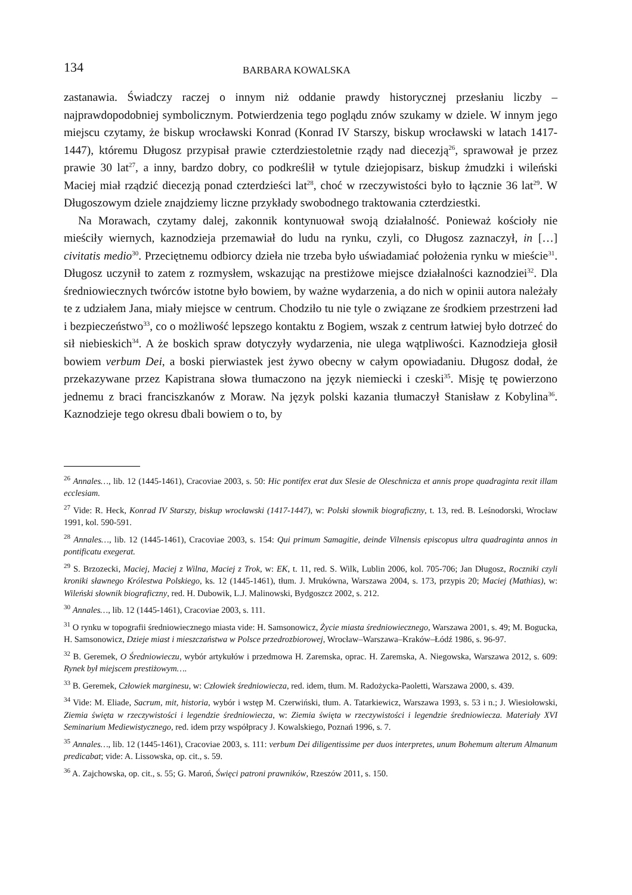134 BARBARA KOWALSKA
zastanawia. Świadczy raczej o innym niż oddanie prawdy historycznej przesłaniu liczby – najprawdopodobniej symbolicznym. Potwierdzenia tego poglądu znów szukamy w dziele. W innym jego miejscu czytamy, że biskup wrocławski Konrad (Konrad IV Starszy, biskup wrocławski w latach 1417-1447), któremu Długosz przypisał prawie czterdziestoletnie rządy nad diecezją<sup>26</sup>, sprawował je przez prawie 30 lat<sup>27</sup>, a inny, bardzo dobry, co podkreślił w tytule dziejopisarz, biskup żmudzki i wileński Maciej miał rządzić diecezją ponad czterdzieści lat<sup>28</sup>, choć w rzeczywistości było to łącznie 36 lat<sup>29</sup>. W Długoszowym dziele znajdziemy liczne przykłady swobodnego traktowania czterdziestki.
Na Morawach, czytamy dalej, zakonnik kontynuował swoją działalność. Ponieważ kościoły nie mieściły wiernych, kaznodzieja przemawiał do ludu na rynku, czyli, co Długosz zaznaczył, in […] civitatis medio<sup>30</sup>. Przeciętnemu odbiorcy dzieła nie trzeba było uświadamiać położenia rynku w mieście<sup>31</sup>. Długosz uczynił to zatem z rozmysłem, wskazując na prestiżowe miejsce działalności kaznodziei<sup>32</sup>. Dla średniowiecznych twórców istotne było bowiem, by ważne wydarzenia, a do nich w opinii autora należały te z udziałem Jana, miały miejsce w centrum. Chodziło tu nie tyle o związane ze środkiem przestrzeni ład i bezpieczeństwo<sup>33</sup>, co o możliwość lepszego kontaktu z Bogiem, wszak z centrum łatwiej było dotrzeć do sił niebieskich<sup>34</sup>. A że boskich spraw dotyczyły wydarzenia, nie ulega wątpliwości. Kaznodzieja głosił bowiem verbum Dei, a boski pierwiastek jest żywo obecny w całym opowiadaniu. Długosz dodał, że przekazywane przez Kapistrana słowa tłumaczono na język niemiecki i czeski<sup>35</sup>. Misję tę powierzono jednemu z braci franciszkanów z Moraw. Na język polski kazania tłumaczył Stanisław z Kobylina<sup>36</sup>. Kaznodzieje tego okresu dbali bowiem o to, by
<sup>26</sup> Annales…, lib. 12 (1445-1461), Cracoviae 2003, s. 50: Hic pontifex erat dux Slesie de Oleschnicza et annis prope quadraginta rexit illam ecclesiam.
<sup>27</sup> Vide: R. Heck, Konrad IV Starszy, biskup wrocławski (1417-1447), w: Polski słownik biograficzny, t. 13, red. B. Leśnodorski, Wrocław 1991, kol. 590-591.
<sup>28</sup> Annales…, lib. 12 (1445-1461), Cracoviae 2003, s. 154: Qui primum Samagitie, deinde Vilnensis episcopus ultra quadraginta annos in pontificatu exegerat.
<sup>29</sup> S. Brzozecki, Maciej, Maciej z Wilna, Maciej z Trok, w: EK, t. 11, red. S. Wilk, Lublin 2006, kol. 705-706; Jan Długosz, Roczniki czyli kroniki sławnego Królestwa Polskiego, ks. 12 (1445-1461), tłum. J. Mrukówna, Warszawa 2004, s. 173, przypis 20; Maciej (Mathias), w: Wileński słownik biograficzny, red. H. Dubowik, L.J. Malinowski, Bydgoszcz 2002, s. 212.
<sup>30</sup> Annales…, lib. 12 (1445-1461), Cracoviae 2003, s. 111.
<sup>31</sup> O rynku w topografii średniowiecznego miasta vide: H. Samsonowicz, Życie miasta średniowiecznego, Warszawa 2001, s. 49; M. Bogucka, H. Samsonowicz, Dzieje miast i mieszczaństwa w Polsce przedrozbiorowej, Wrocław–Warszawa–Kraków–Łódź 1986, s. 96-97.
<sup>32</sup> B. Geremek, O Średniowieczu, wybór artykułów i przedmowa H. Zaremska, oprac. H. Zaremska, A. Niegowska, Warszawa 2012, s. 609: Rynek był miejscem prestiżowym….
<sup>33</sup> B. Geremek, Człowiek marginesu, w: Człowiek średniowiecza, red. idem, tłum. M. Radożycka-Paoletti, Warszawa 2000, s. 439.
<sup>34</sup> Vide: M. Eliade, Sacrum, mit, historia, wybór i wstęp M. Czerwiński, tłum. A. Tatarkiewicz, Warszawa 1993, s. 53 i n.; J. Wiesiołowski, Ziemia święta w rzeczywistości i legendzie średniowiecza, w: Ziemia święta w rzeczywistości i legendzie średniowiecza. Materiały XVI Seminarium Mediewistycznego, red. idem przy współpracy J. Kowalskiego, Poznań 1996, s. 7.
<sup>35</sup> Annales…, lib. 12 (1445-1461), Cracoviae 2003, s. 111: verbum Dei diligentissime per duos interpretes, unum Bohemum alterum Almanum predicabat; vide: A. Lissowska, op. cit., s. 59.
<sup>36</sup> A. Zajchowska, op. cit., s. 55; G. Maroń, Święci patroni prawników, Rzeszów 2011, s. 150.